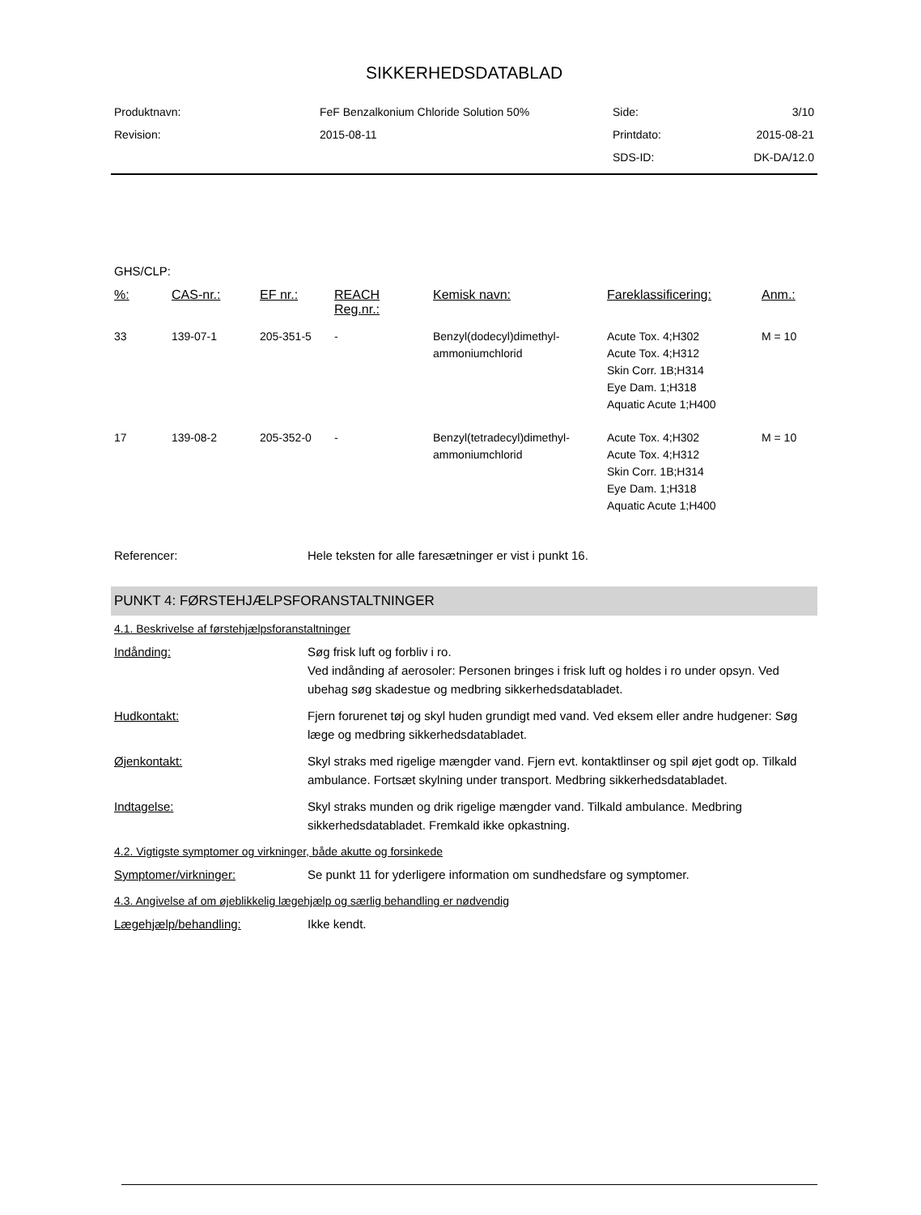SIKKERHEDSDATABLAD
| Produktnavn: | FeF Benzalkonium Chloride Solution 50% | Side: | 3/10 |
| Revision: | 2015-08-11 | Printdato: | 2015-08-21 |
| | | SDS-ID: | DK-DA/12.0 |
GHS/CLP:
| %: | CAS-nr.: | EF nr.: | REACH Reg.nr.: | Kemisk navn: | Fareklassificering: | Anm.: |
| --- | --- | --- | --- | --- | --- | --- |
| 33 | 139-07-1 | 205-351-5 | - | Benzyl(dodecyl)dimethyl-ammoniumchlorid | Acute Tox. 4;H302 Acute Tox. 4;H312 Skin Corr. 1B;H314 Eye Dam. 1;H318 Aquatic Acute 1;H400 | M = 10 |
| 17 | 139-08-2 | 205-352-0 | - | Benzyl(tetradecyl)dimethyl-ammoniumchlorid | Acute Tox. 4;H302 Acute Tox. 4;H312 Skin Corr. 1B;H314 Eye Dam. 1;H318 Aquatic Acute 1;H400 | M = 10 |
Referencer: Hele teksten for alle faresætninger er vist i punkt 16.
PUNKT 4: FØRSTEHJÆLPSFORANSTALTNINGER
4.1. Beskrivelse af førstehjælpsforanstaltninger
Indånding: Søg frisk luft og forbliv i ro.
Ved indånding af aerosoler: Personen bringes i frisk luft og holdes i ro under opsyn. Ved ubehag søg skadestue og medbring sikkerhedsdatabladet.
Hudkontakt: Fjern forurenet tøj og skyl huden grundigt med vand. Ved eksem eller andre hudgener: Søg læge og medbring sikkerhedsdatabladet.
Øjenkontakt: Skyl straks med rigelige mængder vand. Fjern evt. kontaktlinser og spil øjet godt op. Tilkald ambulance. Fortsæt skylning under transport. Medbring sikkerhedsdatabladet.
Indtagelse: Skyl straks munden og drik rigelige mængder vand. Tilkald ambulance. Medbring sikkerhedsdatabladet. Fremkald ikke opkastning.
4.2. Vigtigste symptomer og virkninger, både akutte og forsinkede
Symptomer/virkninger: Se punkt 11 for yderligere information om sundhedsfare og symptomer.
4.3. Angivelse af om øjeblikkelig lægehjælp og særlig behandling er nødvendig
Lægehjælp/behandling: Ikke kendt.